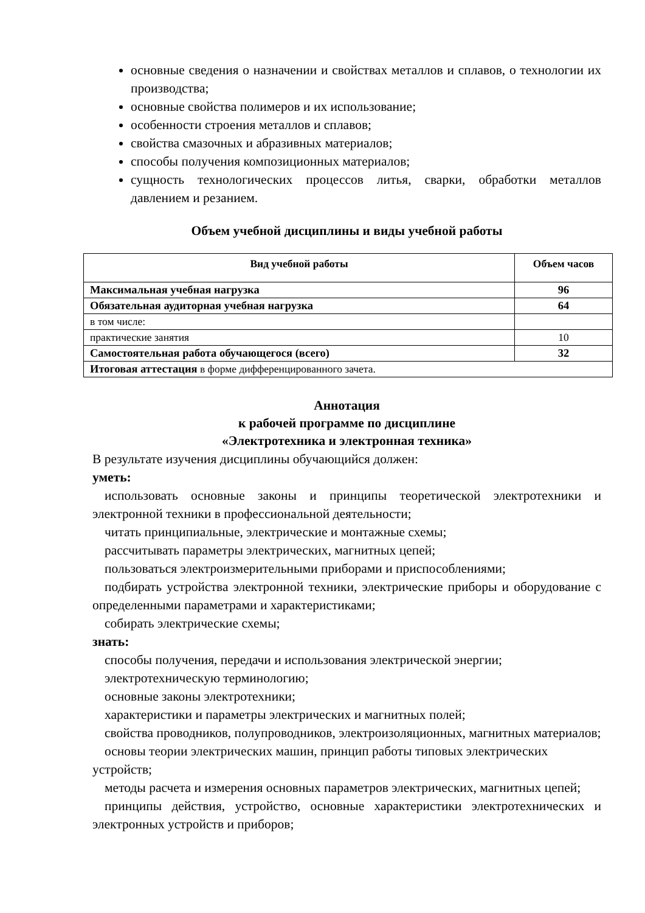основные сведения о назначении и свойствах металлов и сплавов, о технологии их производства;
основные свойства полимеров и их использование;
особенности строения металлов и сплавов;
свойства смазочных и абразивных материалов;
способы получения композиционных материалов;
сущность технологических процессов литья, сварки, обработки металлов давлением и резанием.
Объем учебной дисциплины и виды учебной работы
| Вид учебной работы | Объем часов |
| --- | --- |
| Максимальная учебная нагрузка | 96 |
| Обязательная аудиторная учебная нагрузка | 64 |
| в том числе: | |
| практические занятия | 10 |
| Самостоятельная работа обучающегося (всего) | 32 |
| Итоговая аттестация в форме дифференцированного зачета. | |
Аннотация
к рабочей программе по дисциплине
«Электротехника и электронная техника»
В результате изучения дисциплины обучающийся должен:
уметь:
использовать основные законы и принципы теоретической электротехники и электронной техники в профессиональной деятельности;
читать принципиальные, электрические и монтажные схемы;
рассчитывать параметры электрических, магнитных цепей;
пользоваться электроизмерительными приборами и приспособлениями;
подбирать устройства электронной техники, электрические приборы и оборудование с определенными параметрами и характеристиками;
собирать электрические схемы;
знать:
способы получения, передачи и использования электрической энергии;
электротехническую терминологию;
основные законы электротехники;
характеристики и параметры электрических и магнитных полей;
свойства проводников, полупроводников, электроизоляционных, магнитных материалов;
основы теории электрических машин, принцип работы типовых электрических устройств;
методы расчета и измерения основных параметров электрических, магнитных цепей;
принципы действия, устройство, основные характеристики электротехнических и электронных устройств и приборов;